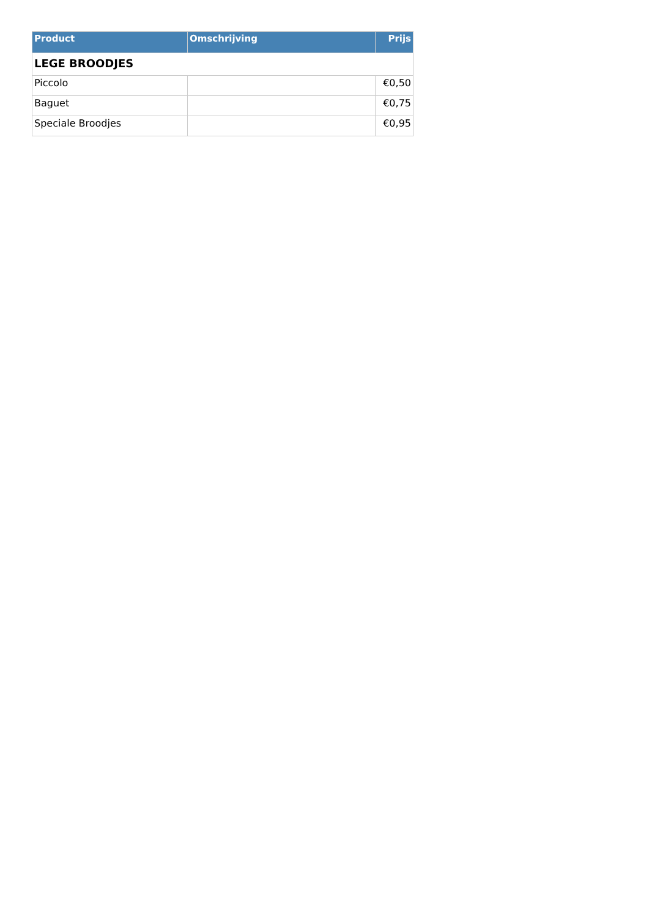| Product | Omschrijving | Prijs |
| --- | --- | --- |
| LEGE BROODJES | | |
| Piccolo | | €0,50 |
| Baguet | | €0,75 |
| Speciale Broodjes | | €0,95 |